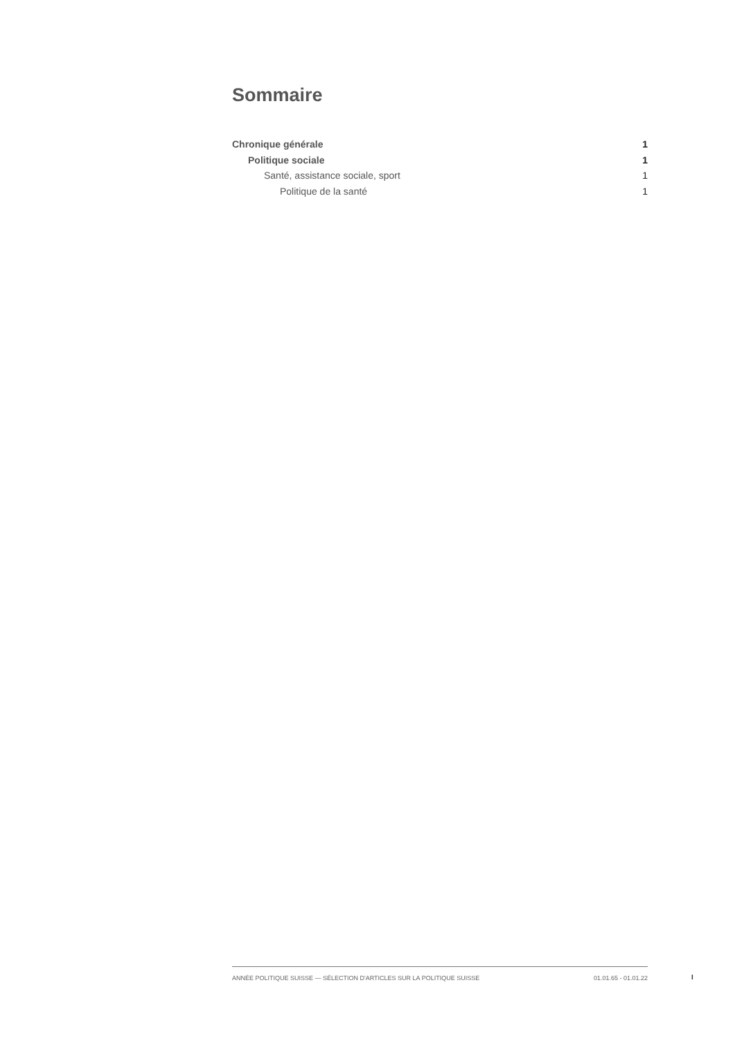Sommaire
Chronique générale 1
Politique sociale 1
Santé, assistance sociale, sport 1
Politique de la santé 1
ANNÉE POLITIQUE SUISSE — SÉLECTION D'ARTICLES SUR LA POLITIQUE SUISSE 01.01.65 - 01.01.22
I